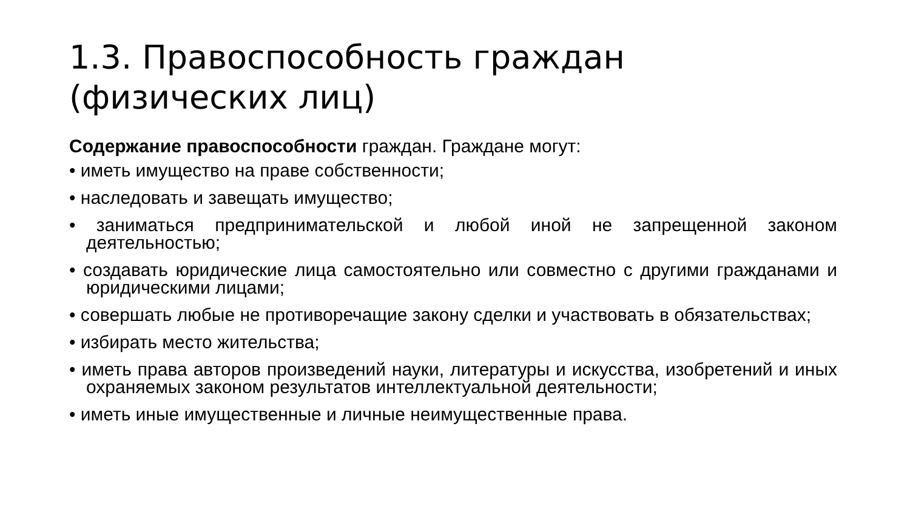1.3. Правоспособность граждан (физических лиц)
Содержание правоспособности граждан. Граждане могут:
• иметь имущество на праве собственности;
• наследовать и завещать имущество;
• заниматься предпринимательской и любой иной не запрещенной законом деятельностью;
• создавать юридические лица самостоятельно или совместно с другими гражданами и юридическими лицами;
• совершать любые не противоречащие закону сделки и участвовать в обязательствах;
• избирать место жительства;
• иметь права авторов произведений науки, литературы и искусства, изобретений и иных охраняемых законом результатов интеллектуальной деятельности;
• иметь иные имущественные и личные неимущественные права.